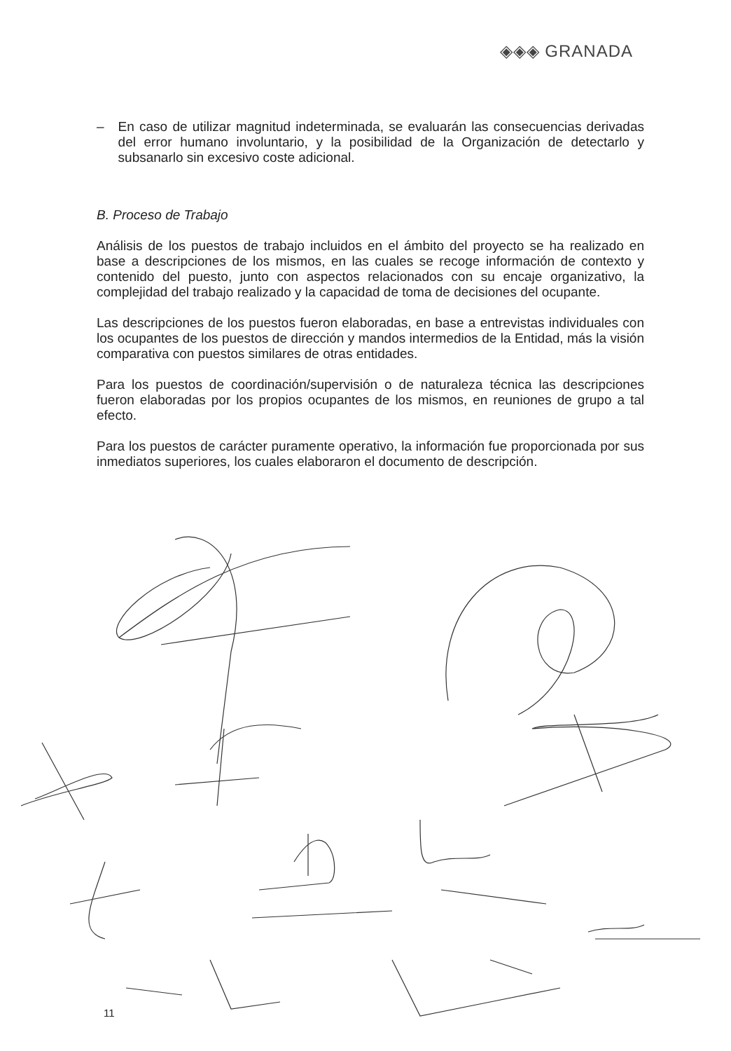◈◈◈ GRANADA
– En caso de utilizar magnitud indeterminada, se evaluarán las consecuencias derivadas del error humano involuntario, y la posibilidad de la Organización de detectarlo y subsanarlo sin excesivo coste adicional.
B. Proceso de Trabajo
Análisis de los puestos de trabajo incluidos en el ámbito del proyecto se ha realizado en base a descripciones de los mismos, en las cuales se recoge información de contexto y contenido del puesto, junto con aspectos relacionados con su encaje organizativo, la complejidad del trabajo realizado y la capacidad de toma de decisiones del ocupante.
Las descripciones de los puestos fueron elaboradas, en base a entrevistas individuales con los ocupantes de los puestos de dirección y mandos intermedios de la Entidad, más la visión comparativa con puestos similares de otras entidades.
Para los puestos de coordinación/supervisión o de naturaleza técnica las descripciones fueron elaboradas por los propios ocupantes de los mismos, en reuniones de grupo a tal efecto.
Para los puestos de carácter puramente operativo, la información fue proporcionada por sus inmediatos superiores, los cuales elaboraron el documento de descripción.
11